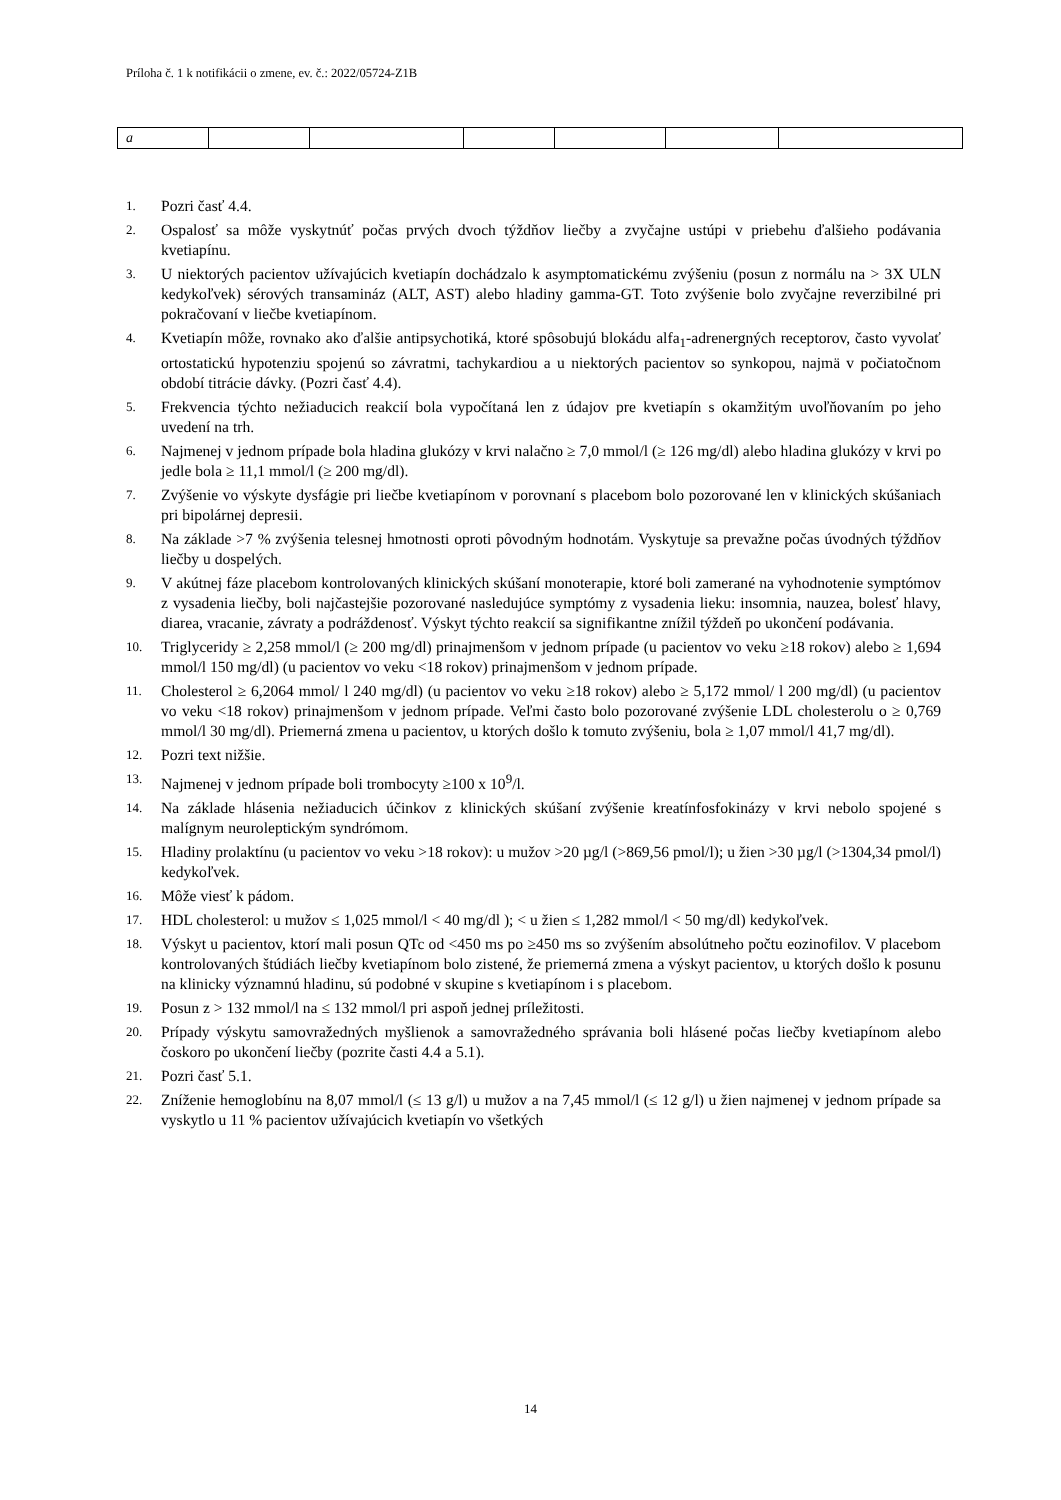Príloha č. 1 k notifikácii o zmene, ev. č.: 2022/05724-Z1B
| a | | | | | | |
1. Pozri časť 4.4.
2. Ospalosť sa môže vyskytnúť počas prvých dvoch týždňov liečby a zvyčajne ustúpi v priebehu ďalšieho podávania kvetiapínu.
3. U niektorých pacientov užívajúcich kvetiapín dochádzalo k asymptomatickému zvýšeniu (posun z normálu na > 3X ULN kedykoľvek) sérových transamináz (ALT, AST) alebo hladiny gamma-GT. Toto zvýšenie bolo zvyčajne reverzibilné pri pokračovaní v liečbe kvetiapínom.
4. Kvetiapín môže, rovnako ako ďalšie antipsychotiká, ktoré spôsobujú blokádu alfa<sub>1</sub>-adrenergných receptorov, často vyvolať ortostatickú hypotenziu spojenú so závratmi, tachykardiou a u niektorých pacientov so synkopou, najmä v počiatočnom období titrácie dávky. (Pozri časť 4.4).
5. Frekvencia týchto nežiaducich reakcií bola vypočítaná len z údajov pre kvetiapín s okamžitým uvoľňovaním po jeho uvedení na trh.
6. Najmenej v jednom prípade bola hladina glukózy v krvi nalačno ≥ 7,0 mmol/l (≥ 126 mg/dl) alebo hladina glukózy v krvi po jedle bola ≥ 11,1 mmol/l (≥ 200 mg/dl).
7. Zvýšenie vo výskyte dysfágie pri liečbe kvetiapínom v porovnaní s placebom bolo pozorované len v klinických skúšaniach pri bipolárnej depresii.
8. Na základe >7 % zvýšenia telesnej hmotnosti oproti pôvodným hodnotám. Vyskytuje sa prevažne počas úvodných týždňov liečby u dospelých.
9. V akútnej fáze placebom kontrolovaných klinických skúšaní monoterapie, ktoré boli zamerané na vyhodnotenie symptómov z vysadenia liečby, boli najčastejšie pozorované nasledujúce symptómy z vysadenia lieku: insomnia, nauzea, bolesť hlavy, diarea, vracanie, závraty a podráždenosť. Výskyt týchto reakcií sa signifikantne znížil týždeň po ukončení podávania.
10. Triglyceridy ≥ 2,258 mmol/l (≥ 200 mg/dl) prinajmenšom v jednom prípade (u pacientov vo veku ≥18 rokov) alebo ≥ 1,694 mmol/l 150 mg/dl) (u pacientov vo veku <18 rokov) prinajmenšom v jednom prípade.
11. Cholesterol ≥ 6,2064 mmol/ l 240 mg/dl) (u pacientov vo veku ≥18 rokov) alebo ≥ 5,172 mmol/ l 200 mg/dl) (u pacientov vo veku <18 rokov) prinajmenšom v jednom prípade. Veľmi často bolo pozorované zvýšenie LDL cholesterolu o ≥ 0,769 mmol/l 30 mg/dl). Priemerná zmena u pacientov, u ktorých došlo k tomuto zvýšeniu, bola ≥ 1,07 mmol/l 41,7 mg/dl).
12. Pozri text nižšie.
13. Najmenej v jednom prípade boli trombocyty ≥100 x 10<sup>9</sup>/l.
14. Na základe hlásenia nežiaducich účinkov z klinických skúšaní zvýšenie kreatínfosfokinázy v krvi nebolo spojené s malígnym neuroleptickým syndrómom.
15. Hladiny prolaktínu (u pacientov vo veku >18 rokov): u mužov >20 µg/l (>869,56 pmol/l); u žien >30 µg/l (>1304,34 pmol/l) kedykoľvek.
16. Môže viesť k pádom.
17. HDL cholesterol: u mužov ≤ 1,025 mmol/l < 40 mg/dl ); < u žien ≤ 1,282 mmol/l < 50 mg/dl) kedykoľvek.
18. Výskyt u pacientov, ktorí mali posun QTc od <450 ms po ≥450 ms so zvýšením absolútneho počtu eozinofilov. V placebom kontrolovaných štúdiách liečby kvetiapínom bolo zistené, že priemerná zmena a výskyt pacientov, u ktorých došlo k posunu na klinicky významnú hladinu, sú podobné v skupine s kvetiapínom i s placebom.
19. Posun z > 132 mmol/l na ≤ 132 mmol/l pri aspoň jednej príležitosti.
20. Prípady výskytu samovražedných myšlienok a samovražedného správania boli hlásené počas liečby kvetiapínom alebo čoskoro po ukončení liečby (pozrite časti 4.4 a 5.1).
21. Pozri časť 5.1.
22. Zníženie hemoglobínu na 8,07 mmol/l (≤ 13 g/l) u mužov a na 7,45 mmol/l (≤ 12 g/l) u žien najmenej v jednom prípade sa vyskytlo u 11 % pacientov užívajúcich kvetiapín vo všetkých
14